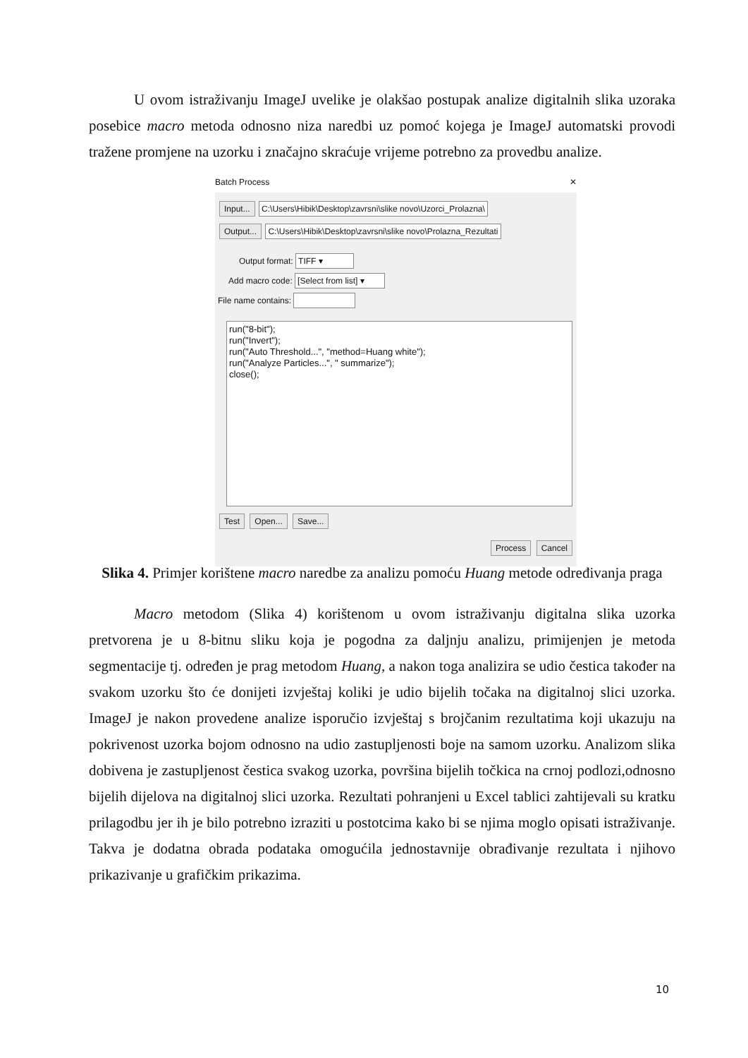U ovom istraživanju ImageJ uvelike je olakšao postupak analize digitalnih slika uzoraka posebice macro metoda odnosno niza naredbi uz pomoć kojega je ImageJ automatski provodi tražene promjene na uzorku i značajno skraćuje vrijeme potrebno za provedbu analize.
Batch Process ✕
Input... C:\Users\Hibik\Desktop\zavrsni\slike novo\Uzorci_Prolazna\
Output... C:\Users\Hibik\Desktop\zavrsni\slike novo\Prolazna_Rezultati
Output format: TIFF ▾
Add macro code: [Select from list] ▾
File name contains:
run("8-bit");
run("Invert");
run("Auto Threshold...", "method=Huang white");
run("Analyze Particles...", " summarize");
close();
Test Open... Save...
Process Cancel
Slika 4. Primjer korištene macro naredbe za analizu pomoću Huang metode određivanja praga
Macro metodom (Slika 4) korištenom u ovom istraživanju digitalna slika uzorka pretvorena je u 8-bitnu sliku koja je pogodna za daljnju analizu, primijenjen je metoda segmentacije tj. određen je prag metodom Huang, a nakon toga analizira se udio čestica također na svakom uzorku što će donijeti izvještaj koliki je udio bijelih točaka na digitalnoj slici uzorka. ImageJ je nakon provedene analize isporučio izvještaj s brojčanim rezultatima koji ukazuju na pokrivenost uzorka bojom odnosno na udio zastupljenosti boje na samom uzorku. Analizom slika dobivena je zastupljenost čestica svakog uzorka, površina bijelih točkica na crnoj podlozi,odnosno bijelih dijelova na digitalnoj slici uzorka. Rezultati pohranjeni u Excel tablici zahtijevali su kratku prilagodbu jer ih je bilo potrebno izraziti u postotcima kako bi se njima moglo opisati istraživanje. Takva je dodatna obrada podataka omogućila jednostavnije obrađivanje rezultata i njihovo prikazivanje u grafičkim prikazima.
10